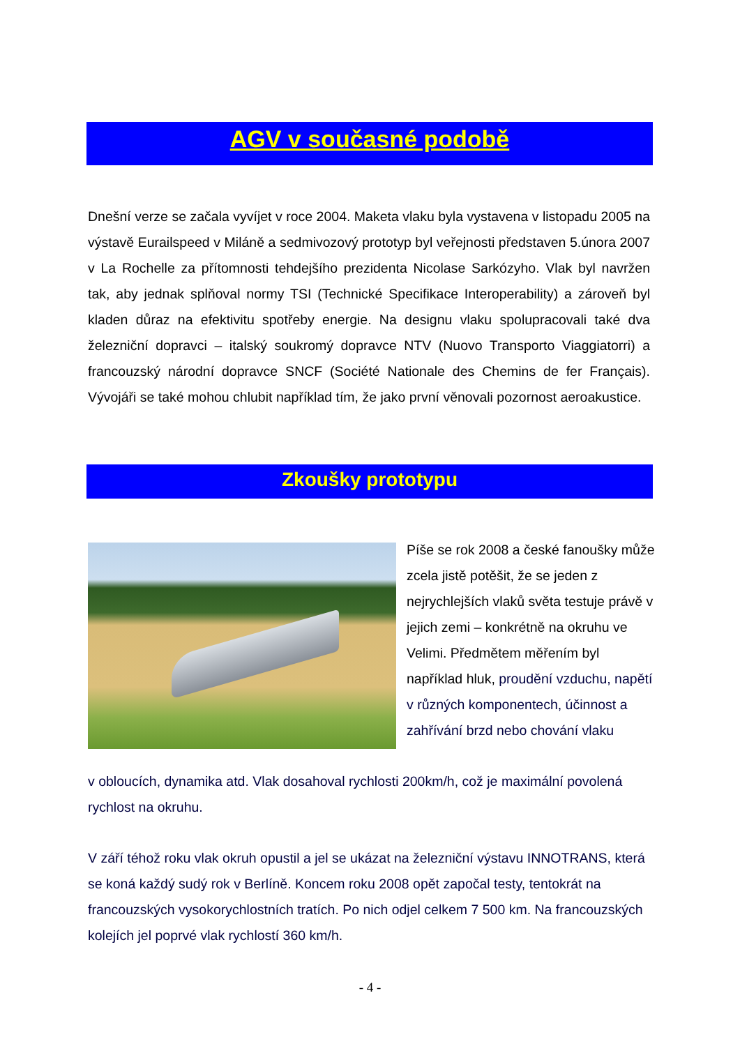AGV v současné podobě
Dnešní verze se začala vyvíjet v roce 2004. Maketa vlaku byla vystavena v listopadu 2005 na výstavě Eurailspeed v Miláně a sedmivozový prototyp byl veřejnosti představen 5.února 2007 v La Rochelle za přítomnosti tehdejšího prezidenta Nicolase Sarkózyho. Vlak byl navržen tak, aby jednak splňoval normy TSI (Technické Specifikace Interoperability) a zároveň byl kladen důraz na efektivitu spotřeby energie. Na designu vlaku spolupracovali také dva železniční dopravci – italský soukromý dopravce NTV (Nuovo Transporto Viaggiatorri) a francouzský národní dopravce SNCF (Société Nationale des Chemins de fer Français). Vývojáři se také mohou chlubit například tím, že jako první věnovali pozornost aeroakustice.
Zkoušky prototypu
Píše se rok 2008 a české fanoušky může zcela jistě potěšit, že se jeden z nejrychlejších vlaků světa testuje právě v jejich zemi – konkrétně na okruhu ve Velimi. Předmětem měřením byl například hluk, proudění vzduchu, napětí v různých komponentech, účinnost a zahřívání brzd nebo chování vlaku
v obloucích, dynamika atd. Vlak dosahoval rychlosti 200km/h, což je maximální povolená rychlost na okruhu.
V září téhož roku vlak okruh opustil a jel se ukázat na železniční výstavu INNOTRANS, která se koná každý sudý rok v Berlíně. Koncem roku 2008 opět započal testy, tentokrát na francouzských vysokorychlostních tratích. Po nich odjel celkem 7 500 km. Na francouzských kolejích jel poprvé vlak rychlostí 360 km/h.
- 4 -